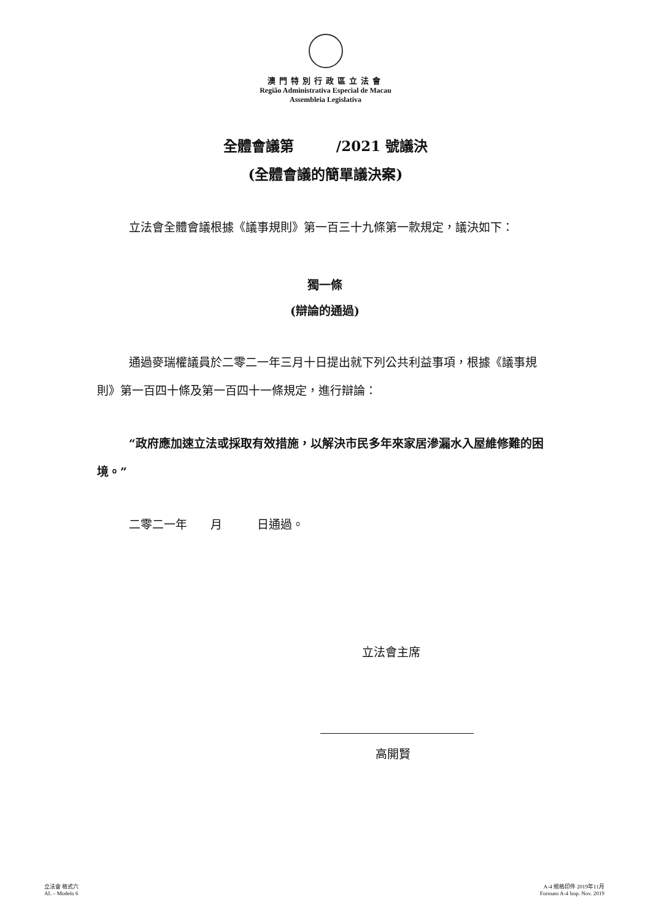澳門特別行政區立法會
Região Administrativa Especial de Macau
Assembleia Legislativa
全體會議第　　　/2021 號議決
(全體會議的簡單議決案)
立法會全體會議根據《議事規則》第一百三十九條第一款規定，議決如下：
獨一條
(辯論的通過)
通過麥瑞權議員於二零二一年三月十日提出就下列公共利益事項，根據《議事規則》第一百四十條及第一百四十一條規定，進行辯論：
“政府應加速立法或採取有效措施，以解決市民多年來家居滲漏水入屋維修難的困境。”
二零二一年　　月　　　日通過。
立法會主席
高開賢
立法會 格式六
AL – Modelo 6
A-4 規格印件 2019年11月
Formato A-4 Imp. Nov. 2019